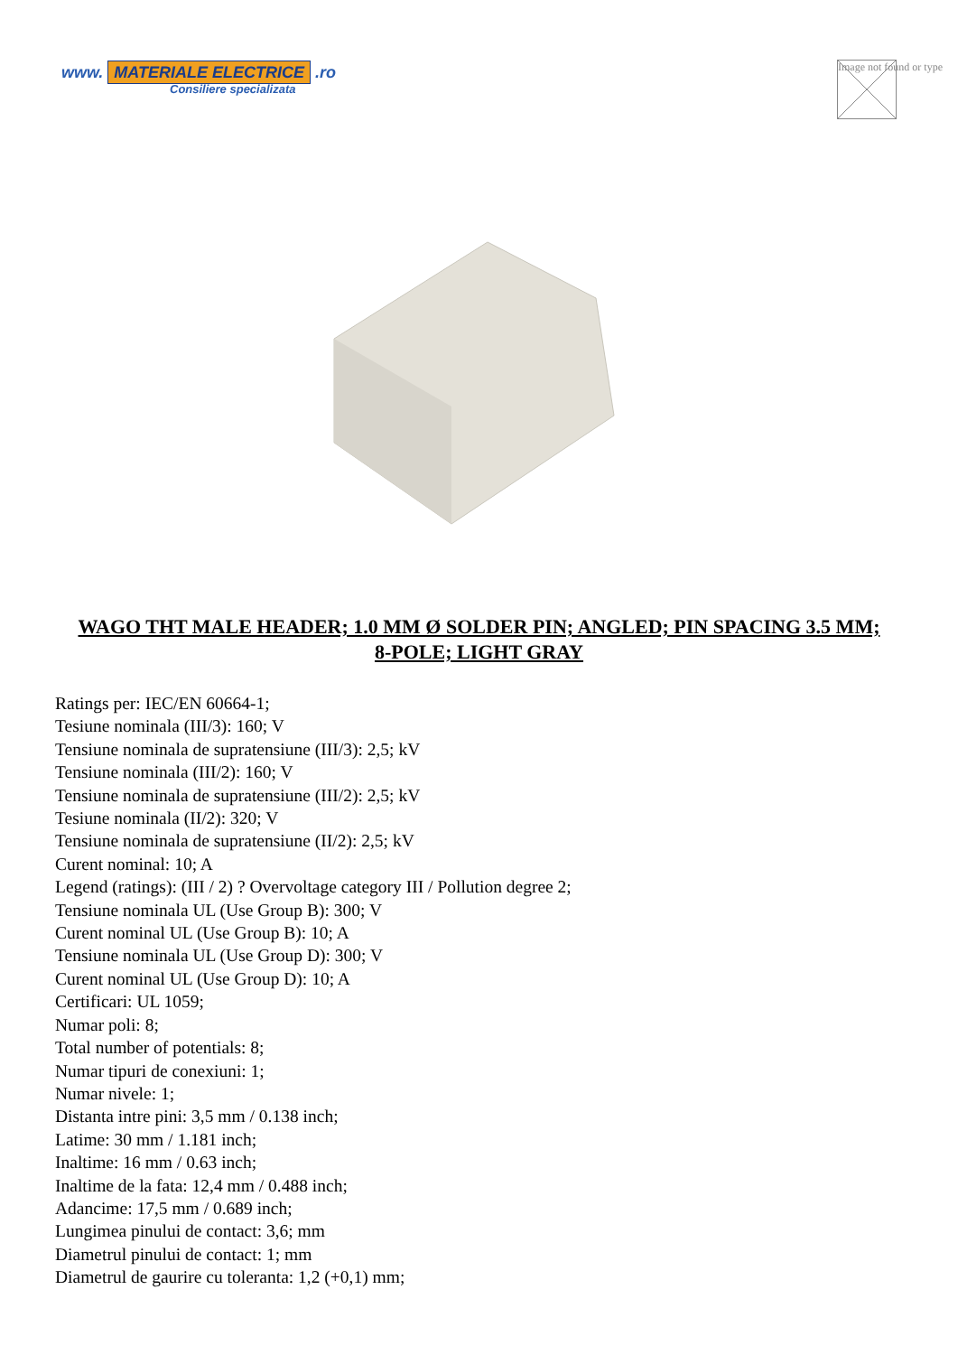www. MATERIALE ELECTRICE .ro
Consiliere specializata
Image not found or type
WAGO THT MALE HEADER; 1.0 MM Ø SOLDER PIN; ANGLED; PIN SPACING 3.5 MM; 8-POLE; LIGHT GRAY
Ratings per: IEC/EN 60664-1;
Tesiune nominala (III/3): 160; V
Tensiune nominala de supratensiune (III/3): 2,5; kV
Tensiune nominala (III/2): 160; V
Tensiune nominala de supratensiune (III/2): 2,5; kV
Tesiune nominala (II/2): 320; V
Tensiune nominala de supratensiune (II/2): 2,5; kV
Curent nominal: 10; A
Legend (ratings): (III / 2) ? Overvoltage category III / Pollution degree 2;
Tensiune nominala UL (Use Group B): 300; V
Curent nominal UL (Use Group B): 10; A
Tensiune nominala UL (Use Group D): 300; V
Curent nominal UL (Use Group D): 10; A
Certificari: UL 1059;
Numar poli: 8;
Total number of potentials: 8;
Numar tipuri de conexiuni: 1;
Numar nivele: 1;
Distanta intre pini: 3,5 mm / 0.138 inch;
Latime: 30 mm / 1.181 inch;
Inaltime: 16 mm / 0.63 inch;
Inaltime de la fata: 12,4 mm / 0.488 inch;
Adancime: 17,5 mm / 0.689 inch;
Lungimea pinului de contact: 3,6; mm
Diametrul pinului de contact: 1; mm
Diametrul de gaurire cu toleranta: 1,2 (+0,1) mm;